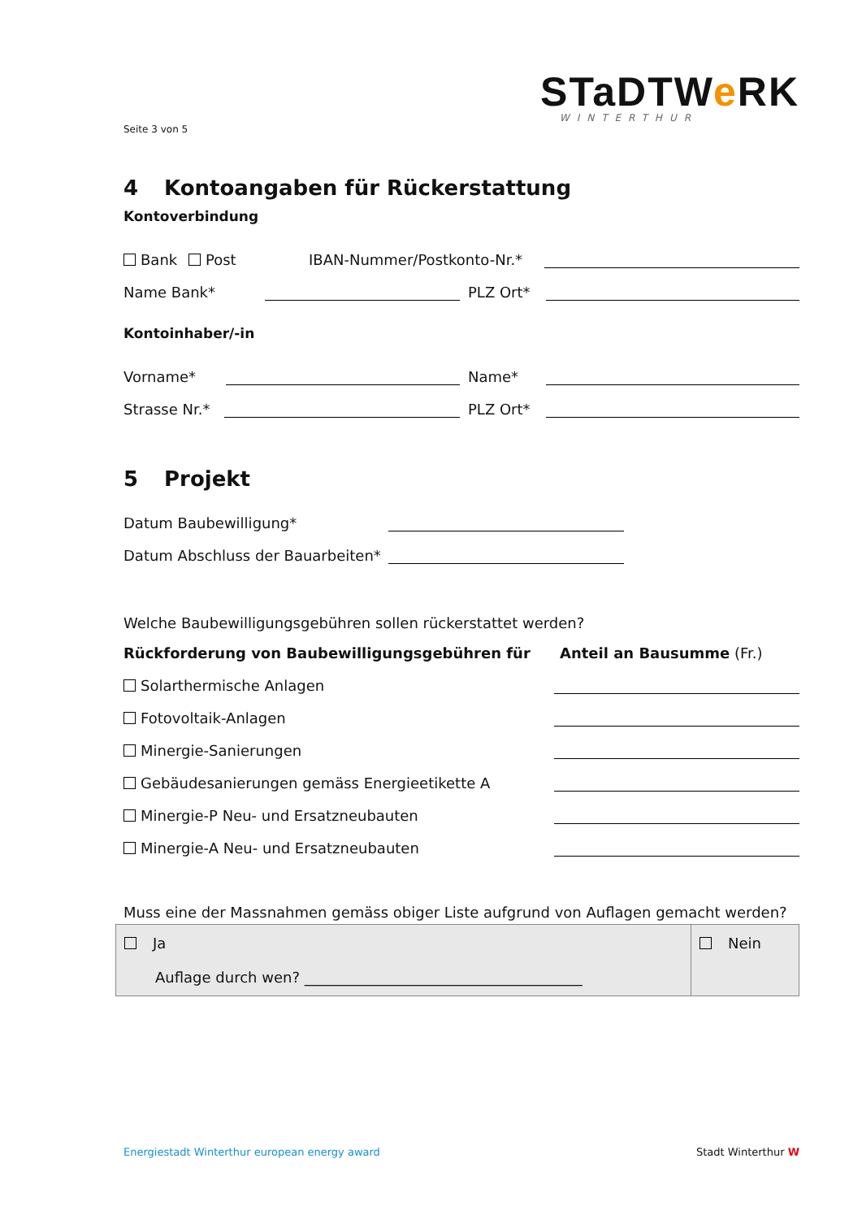STaDTWe RK
WINTERTHUR
Seite 3 von 5
4 Kontoangaben für Rückerstattung
Kontoverbindung
Bank Post IBAN-Nummer/Postkonto-Nr.*
Name Bank* PLZ Ort*
Kontoinhaber/-in
Vorname* Name*
Strasse Nr.* PLZ Ort*
5 Projekt
Datum Baubewilligung*
Datum Abschluss der Bauarbeiten*
Welche Baubewilligungsgebühren sollen rückerstattet werden?
Rückforderung von Baubewilligungsgebühren für Anteil an Bausumme (Fr.)
Solarthermische Anlagen
Fotovoltaik-Anlagen
Minergie-Sanierungen
Gebäudesanierungen gemäss Energieetikette A
Minergie-P Neu- und Ersatzneubauten
Minergie-A Neu- und Ersatzneubauten
Muss eine der Massnahmen gemäss obiger Liste aufgrund von Auflagen gemacht werden?
Ja
Auflage durch wen? ______________________________________
Nein
Energiestadt Winterthur european energy award Stadt Winterthur W